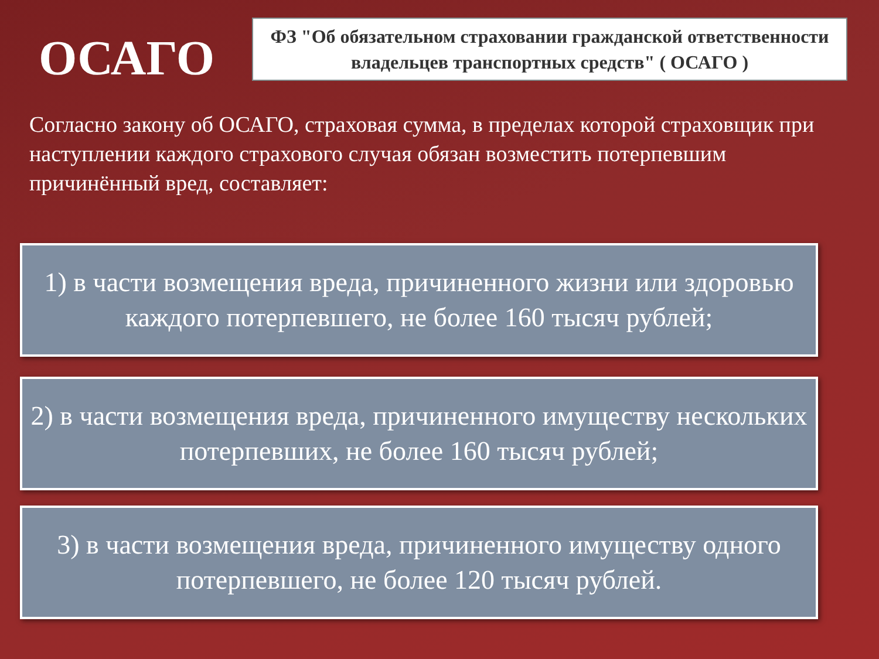ОСАГО
ФЗ "Об обязательном страховании гражданской ответственности владельцев транспортных средств" ( ОСАГО )
Согласно закону об ОСАГО, страховая сумма, в пределах которой страховщик при наступлении каждого страхового случая обязан возместить потерпевшим причинённый вред, составляет:
1) в части возмещения вреда, причиненного жизни или здоровью каждого потерпевшего, не более 160 тысяч рублей;
2) в части возмещения вреда, причиненного имуществу нескольких потерпевших, не более 160 тысяч рублей;
3) в части возмещения вреда, причиненного имуществу одного потерпевшего, не более 120 тысяч рублей.